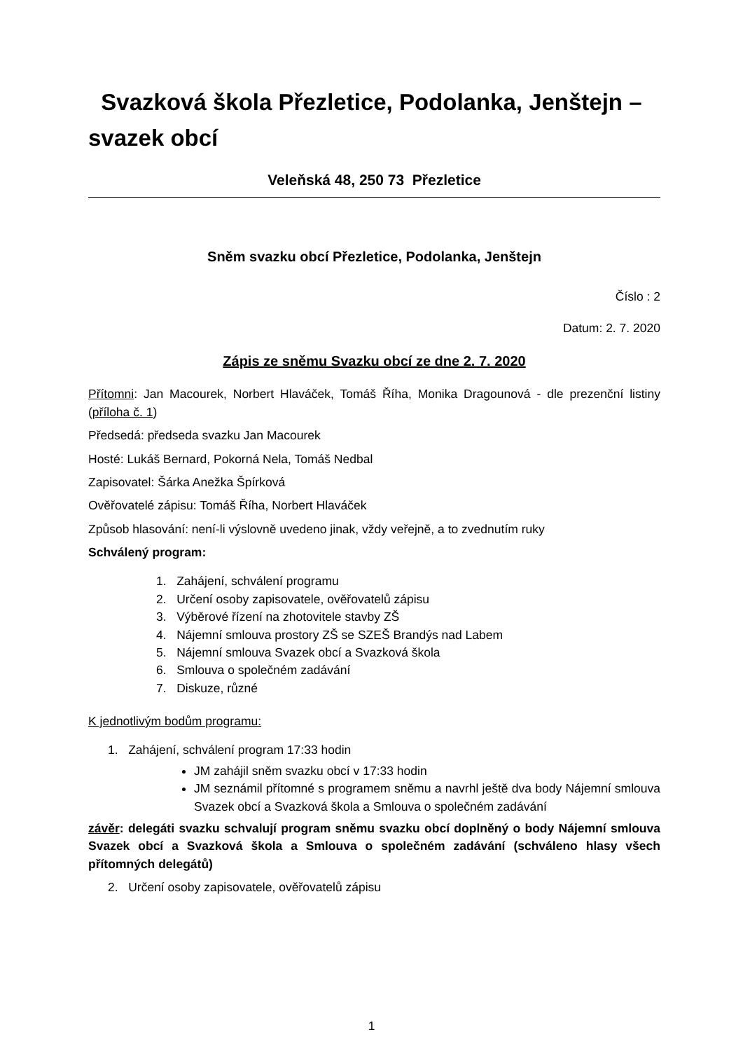Svazková škola Přezletice, Podolanka, Jenštejn – svazek obcí
Veleňská 48, 250 73 Přezletice
Sněm svazku obcí Přezletice, Podolanka, Jenštejn
Číslo : 2
Datum: 2. 7. 2020
Zápis ze sněmu Svazku obcí ze dne 2. 7. 2020
Přítomni: Jan Macourek, Norbert Hlaváček, Tomáš Říha, Monika Dragounová - dle prezenční listiny (příloha č. 1)
Předsedá: předseda svazku Jan Macourek
Hosté: Lukáš Bernard, Pokorná Nela, Tomáš Nedbal
Zapisovatel: Šárka Anežka Špírková
Ověřovatelé zápisu: Tomáš Říha, Norbert Hlaváček
Způsob hlasování: není-li výslovně uvedeno jinak, vždy veřejně, a to zvednutím ruky
Schválený program:
1. Zahájení, schválení programu
2. Určení osoby zapisovatele, ověřovatelů zápisu
3. Výběrové řízení na zhotovitele stavby ZŠ
4. Nájemní smlouva prostory ZŠ se SZEŠ Brandýs nad Labem
5. Nájemní smlouva Svazek obcí a Svazková škola
6. Smlouva o společném zadávání
7. Diskuze, různé
K jednotlivým bodům programu:
1. Zahájení, schválení program 17:33 hodin
JM zahájil sněm svazku obcí v 17:33 hodin
JM seznámil přítomné s programem sněmu a navrhl ještě dva body Nájemní smlouva Svazek obcí a Svazková škola a Smlouva o společném zadávání
závěr: delegáti svazku schvalují program sněmu svazku obcí doplněný o body Nájemní smlouva Svazek obcí a Svazková škola a Smlouva o společném zadávání (schváleno hlasy všech přítomných delegátů)
2. Určení osoby zapisovatele, ověřovatelů zápisu
1